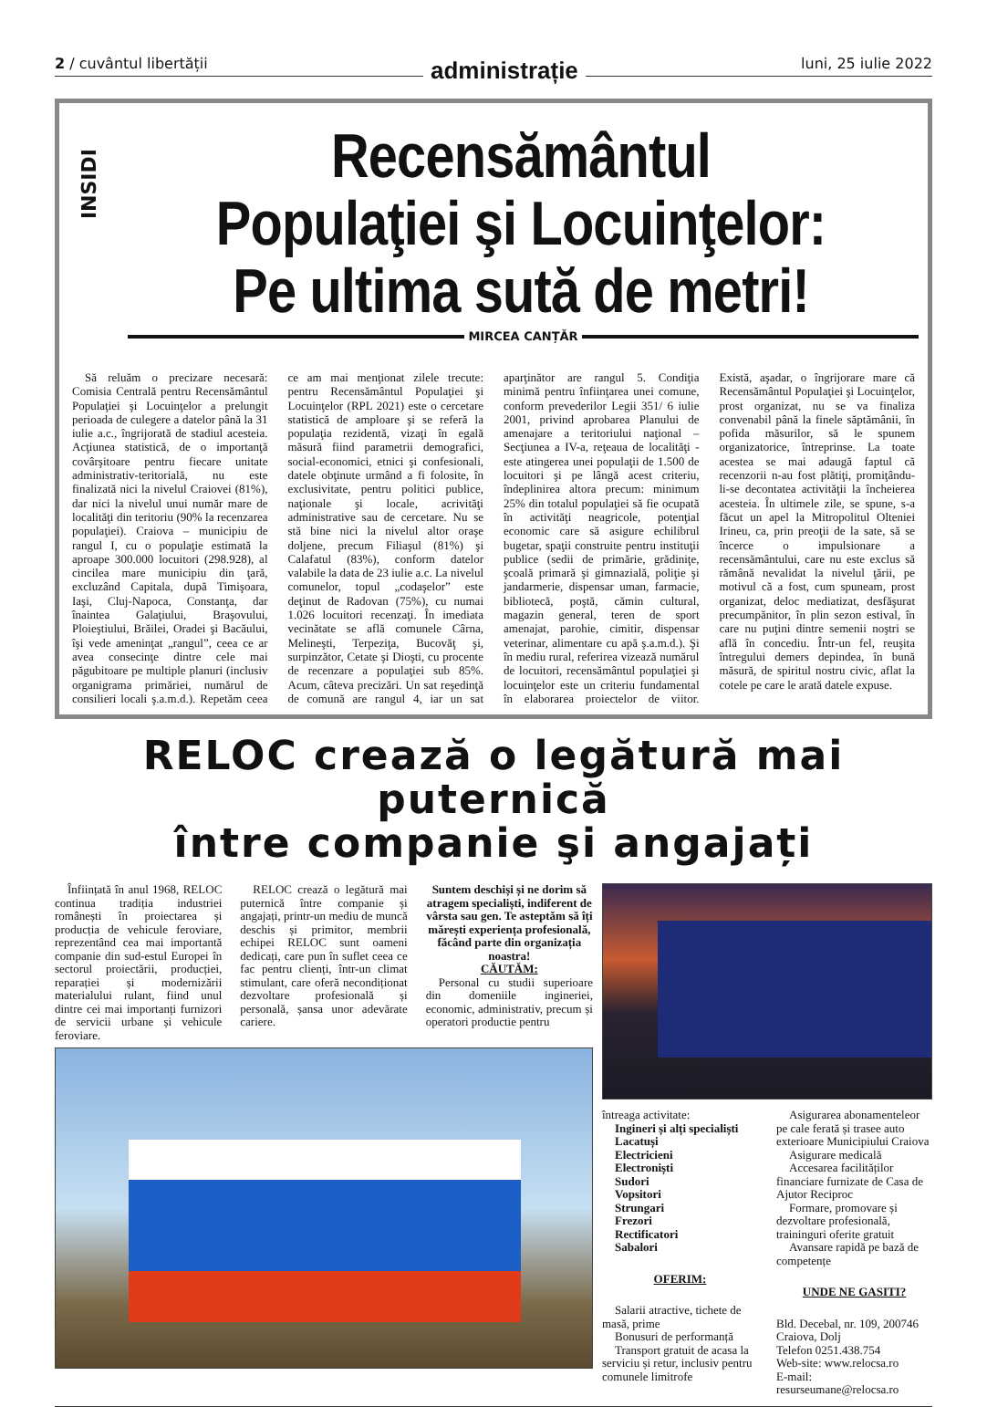2 / cuvântul libertății administrație luni, 25 iulie 2022
INSIDI
Recensământul
Populaţiei şi Locuinţelor:
Pe ultima sută de metri!
MIRCEA CANȚĂR
Să reluăm o precizare necesară: Comisia Centrală pentru Recensământul Populaţiei şi Locuinţelor a prelungit perioada de culegere a datelor până la 31 iulie a.c., îngrijorată de stadiul acesteia. Acţiunea statistică, de o importanţă covârşitoare pentru fiecare unitate administrativ-teritorială, nu este finalizată nici la nivelul Craiovei (81%), dar nici la nivelul unui număr mare de localităţi din teritoriu (90% la recenzarea populaţiei). Craiova – municipiu de rangul I, cu o populaţie estimată la aproape 300.000 locuitori (298.928), al cincilea mare municipiu din ţară, excluzând Capitala, după Timişoara, Iaşi, Cluj-Napoca, Constanţa, dar înaintea Galaţiului, Braşovului, Ploieştiului, Brăilei, Oradei şi Bacăului, îşi vede ameninţat „rangul”, ceea ce ar avea consecinţe dintre cele mai păgubitoare pe multiple planuri (inclusiv organigrama primăriei, numărul de consilieri locali ş.a.m.d.). Repetăm ceea ce am mai menţionat zilele trecute: pentru Recensământul Populaţiei şi Locuinţelor (RPL 2021) este o cercetare statistică de amploare şi se referă la populaţia rezidentă, vizaţi în egală măsură fiind parametrii demografici, social-economici, etnici şi confesionali, datele obţinute urmând a fi folosite, în exclusivitate, pentru politici publice, naţionale şi locale, acrivităţi administrative sau de cercetare. Nu se stă bine nici la nivelul altor oraşe doljene, precum Filiaşul (81%) şi Calafatul (83%), conform datelor valabile la data de 23 iulie a.c. La nivelul comunelor, topul „codaşelor” este deţinut de Radovan (75%), cu numai 1.026 locuitori recenzaţi. În imediata vecinătate se află comunele Cârna, Melineşti, Terpeziţa, Bucovăţ şi, surpinzător, Cetate şi Dioşti, cu procente de recenzare a populaţiei sub 85%. Acum, câteva precizări. Un sat reşedinţă de comună are rangul 4, iar un sat aparţinător are rangul 5. Condiţia minimă pentru înfiinţarea unei comune, conform prevederilor Legii 351/ 6 iulie 2001, privind aprobarea Planului de amenajare a teritoriului naţional – Secţiunea a IV-a, reţeaua de localităţi - este atingerea unei populaţii de 1.500 de locuitori şi pe lângă acest criteriu, îndeplinirea altora precum: minimum 25% din totalul populaţiei să fie ocupată în activităţi neagricole, potenţial economic care să asigure echilibrul bugetar, spaţii construite pentru instituţii publice (sedii de primărie, grădiniţe, şcoală primară şi gimnazială, poliţie şi jandarmerie, dispensar uman, farmacie, bibliotecă, poştă, cămin cultural, magazin general, teren de sport amenajat, parohie, cimitir, dispensar veterinar, alimentare cu apă ş.a.m.d.). Şi în mediu rural, referirea vizează numărul de locuitori, recensământul populaţiei şi locuinţelor este un criteriu fundamental în elaborarea proiectelor de viitor. Există, aşadar, o îngrijorare mare că Recensământul Populaţiei şi Locuinţelor, prost organizat, nu se va finaliza convenabil până la finele săptămânii, în pofida măsurilor, să le spunem organizatorice, întreprinse. La toate acestea se mai adaugă faptul că recenzorii n-au fost plătiţi, promiţându-li-se decontatea activităţii la încheierea acesteia. În ultimele zile, se spune, s-a făcut un apel la Mitropolitul Olteniei Irineu, ca, prin preoţii de la sate, să se încerce o impulsionare a recensământului, care nu este exclus să rămână nevalidat la nivelul ţării, pe motivul că a fost, cum spuneam, prost organizat, deloc mediatizat, desfăşurat precumpănitor, în plin sezon estival, în care nu puţini dintre semenii noştri se află în concediu. Într-un fel, reuşita întregului demers depindea, în bună măsură, de spiritul nostru civic, aflat la cotele pe care le arată datele expuse.
RELOC crează o legătură mai puternică
între companie şi angajați
Înființată în anul 1968, RELOC continua tradiția industriei românești în proiectarea și producția de vehicule feroviare, reprezentând cea mai importantă companie din sud-estul Europei în sectorul proiectării, producției, reparației și modernizării materialului rulant, fiind unul dintre cei mai importanți furnizori de servicii urbane și vehicule feroviare.
RELOC crează o legătură mai puternică între companie și angajați, printr-un mediu de muncă deschis și primitor, membrii echipei RELOC sunt oameni dedicați, care pun în suflet ceea ce fac pentru clienți, într-un climat stimulant, care oferă necondiționat dezvoltare profesională și personală, șansa unor adevărate cariere.
Suntem deschiși și ne dorim să atragem specialiști, indiferent de vârsta sau gen. Te asteptăm să îți mărești experiența profesională, făcând parte din organizația noastra!
CĂUTĂM:
Personal cu studii superioare din domeniile ingineriei, economic, administrativ, precum și operatori productie pentru
întreaga activitate:
Ingineri și alți specialiști
Lacatuși
Electricieni
Electroniști
Sudori
Vopsitori
Strungari
Frezori
Rectificatori
Sabalori
OFERIM:
Salarii atractive, tichete de masă, prime
Bonusuri de performanță
Transport gratuit de acasa la serviciu și retur, inclusiv pentru comunele limitrofe
Asigurarea abonamenteleor pe cale ferată și trasee auto exterioare Municipiului Craiova
Asigurare medicală
Accesarea facilităților financiare furnizate de Casa de Ajutor Reciproc
Formare, promovare și dezvoltare profesională, traininguri oferite gratuit
Avansare rapidă pe bază de competențe
UNDE NE GASITI?
Bld. Decebal, nr. 109, 200746 Craiova, Dolj
Telefon 0251.438.754
Web-site: www.relocsa.ro
E-mail: resurseumane@relocsa.ro